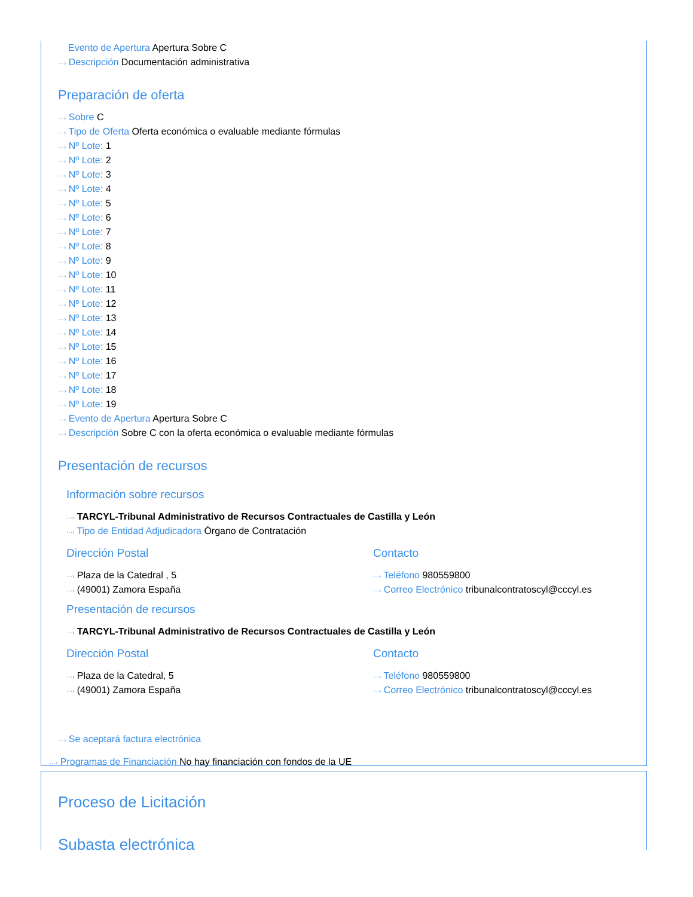Evento de Apertura Apertura Sobre C
···› Descripción Documentación administrativa
Preparación de oferta
···› Sobre C
···› Tipo de Oferta Oferta económica o evaluable mediante fórmulas
···› Nº Lote: 1
···› Nº Lote: 2
···› Nº Lote: 3
···› Nº Lote: 4
···› Nº Lote: 5
···› Nº Lote: 6
···› Nº Lote: 7
···› Nº Lote: 8
···› Nº Lote: 9
···› Nº Lote: 10
···› Nº Lote: 11
···› Nº Lote: 12
···› Nº Lote: 13
···› Nº Lote: 14
···› Nº Lote: 15
···› Nº Lote: 16
···› Nº Lote: 17
···› Nº Lote: 18
···› Nº Lote: 19
···› Evento de Apertura Apertura Sobre C
···› Descripción Sobre C con la oferta económica o evaluable mediante fórmulas
Presentación de recursos
Información sobre recursos
···› TARCYL-Tribunal Administrativo de Recursos Contractuales de Castilla y León
···› Tipo de Entidad Adjudicadora Órgano de Contratación
Dirección Postal
···› Plaza de la Catedral , 5
···› (49001) Zamora España
Contacto
···› Teléfono 980559800
···› Correo Electrónico tribunalcontratoscyl@cccyl.es
Presentación de recursos
···› TARCYL-Tribunal Administrativo de Recursos Contractuales de Castilla y León
Dirección Postal
···› Plaza de la Catedral, 5
···› (49001) Zamora España
Contacto
···› Teléfono 980559800
···› Correo Electrónico tribunalcontratoscyl@cccyl.es
···› Se aceptará factura electrónica
···› Programas de Financiación No hay financiación con fondos de la UE
Proceso de Licitación
Subasta electrónica